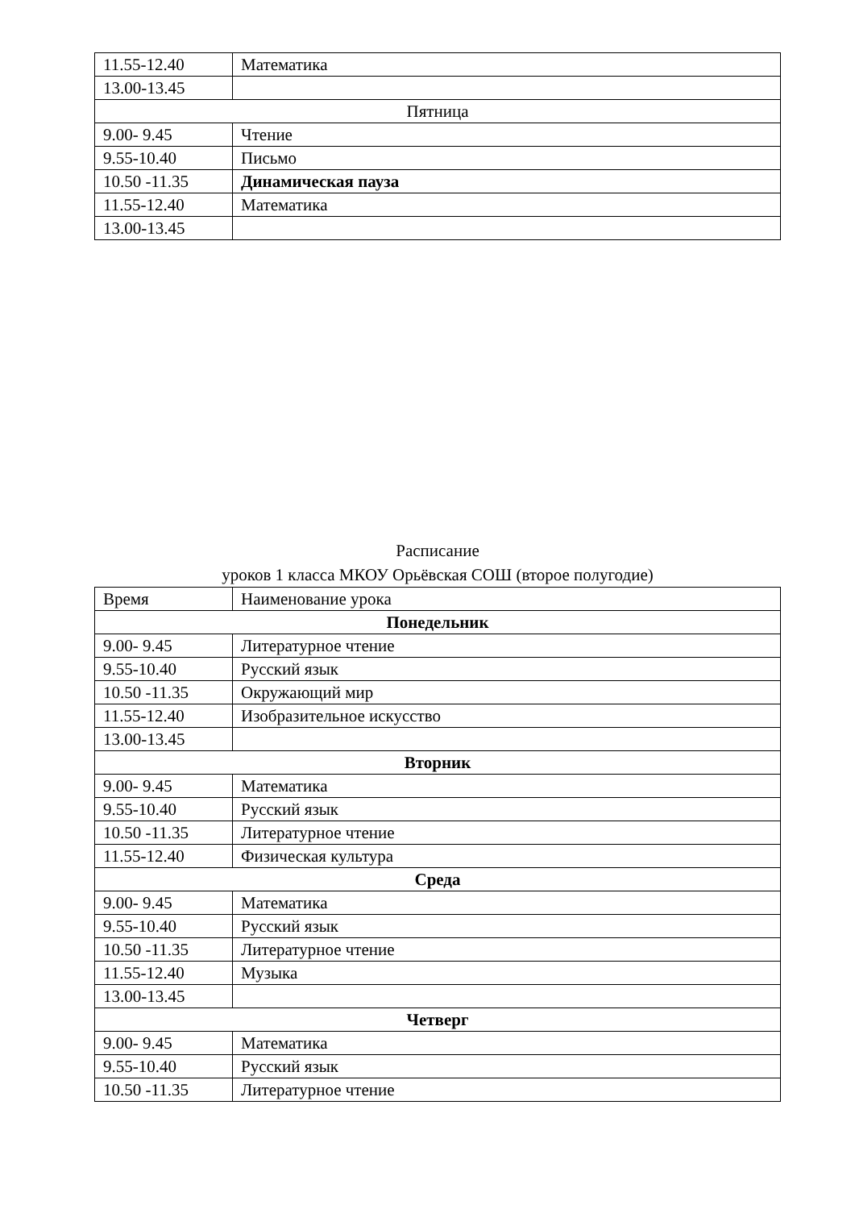| 11.55-12.40 | Математика |
| 13.00-13.45 | |
| Пятница | |
| 9.00- 9.45 | Чтение |
| 9.55-10.40 | Письмо |
| 10.50 -11.35 | Динамическая пауза |
| 11.55-12.40 | Математика |
| 13.00-13.45 | |
Расписание
уроков 1 класса МКОУ Орьёвская СОШ (второе полугодие)
| Время | Наименование урока |
| Понедельник | |
| 9.00- 9.45 | Литературное чтение |
| 9.55-10.40 | Русский язык |
| 10.50 -11.35 | Окружающий мир |
| 11.55-12.40 | Изобразительное искусство |
| 13.00-13.45 | |
| Вторник | |
| 9.00- 9.45 | Математика |
| 9.55-10.40 | Русский язык |
| 10.50 -11.35 | Литературное чтение |
| 11.55-12.40 | Физическая культура |
| Среда | |
| 9.00- 9.45 | Математика |
| 9.55-10.40 | Русский язык |
| 10.50 -11.35 | Литературное чтение |
| 11.55-12.40 | Музыка |
| 13.00-13.45 | |
| Четверг | |
| 9.00- 9.45 | Математика |
| 9.55-10.40 | Русский язык |
| 10.50 -11.35 | Литературное чтение |